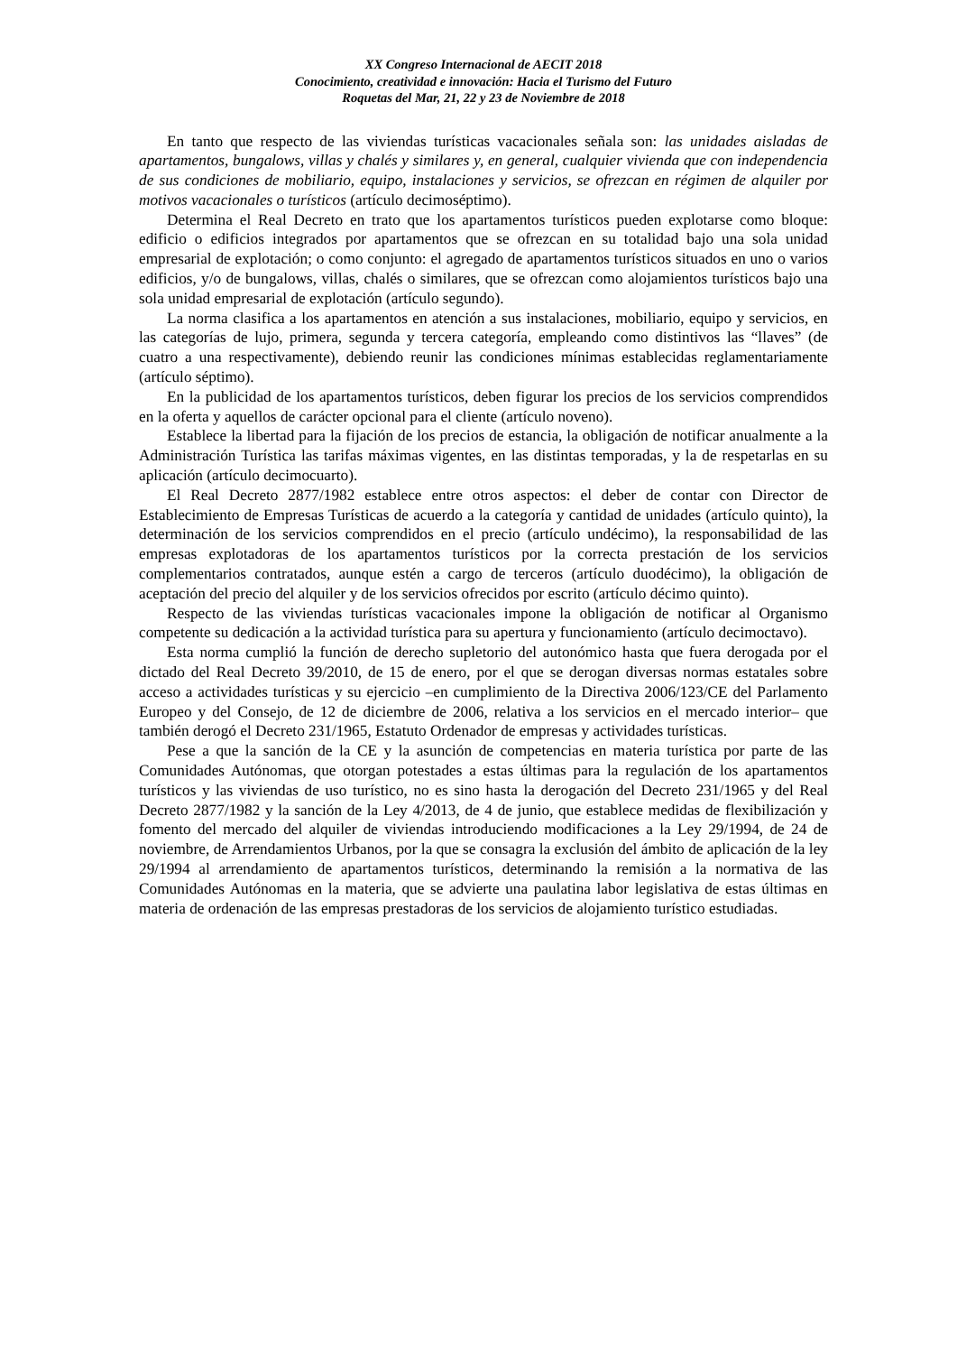XX Congreso Internacional de AECIT 2018
Conocimiento, creatividad e innovación: Hacia el Turismo del Futuro
Roquetas del Mar, 21, 22 y 23 de Noviembre de 2018
En tanto que respecto de las viviendas turísticas vacacionales señala son: las unidades aisladas de apartamentos, bungalows, villas y chalés y similares y, en general, cualquier vivienda que con independencia de sus condiciones de mobiliario, equipo, instalaciones y servicios, se ofrezcan en régimen de alquiler por motivos vacacionales o turísticos (artículo decimoséptimo).
Determina el Real Decreto en trato que los apartamentos turísticos pueden explotarse como bloque: edificio o edificios integrados por apartamentos que se ofrezcan en su totalidad bajo una sola unidad empresarial de explotación; o como conjunto: el agregado de apartamentos turísticos situados en uno o varios edificios, y/o de bungalows, villas, chalés o similares, que se ofrezcan como alojamientos turísticos bajo una sola unidad empresarial de explotación (artículo segundo).
La norma clasifica a los apartamentos en atención a sus instalaciones, mobiliario, equipo y servicios, en las categorías de lujo, primera, segunda y tercera categoría, empleando como distintivos las “llaves” (de cuatro a una respectivamente), debiendo reunir las condiciones mínimas establecidas reglamentariamente (artículo séptimo).
En la publicidad de los apartamentos turísticos, deben figurar los precios de los servicios comprendidos en la oferta y aquellos de carácter opcional para el cliente (artículo noveno).
Establece la libertad para la fijación de los precios de estancia, la obligación de notificar anualmente a la Administración Turística las tarifas máximas vigentes, en las distintas temporadas, y la de respetarlas en su aplicación (artículo decimocuarto).
El Real Decreto 2877/1982 establece entre otros aspectos: el deber de contar con Director de Establecimiento de Empresas Turísticas de acuerdo a la categoría y cantidad de unidades (artículo quinto), la determinación de los servicios comprendidos en el precio (artículo undécimo), la responsabilidad de las empresas explotadoras de los apartamentos turísticos por la correcta prestación de los servicios complementarios contratados, aunque estén a cargo de terceros (artículo duodécimo), la obligación de aceptación del precio del alquiler y de los servicios ofrecidos por escrito (artículo décimo quinto).
Respecto de las viviendas turísticas vacacionales impone la obligación de notificar al Organismo competente su dedicación a la actividad turística para su apertura y funcionamiento (artículo decimoctavo).
Esta norma cumplió la función de derecho supletorio del autonómico hasta que fuera derogada por el dictado del Real Decreto 39/2010, de 15 de enero, por el que se derogan diversas normas estatales sobre acceso a actividades turísticas y su ejercicio –en cumplimiento de la Directiva 2006/123/CE del Parlamento Europeo y del Consejo, de 12 de diciembre de 2006, relativa a los servicios en el mercado interior– que también derogó el Decreto 231/1965, Estatuto Ordenador de empresas y actividades turísticas.
Pese a que la sanción de la CE y la asunción de competencias en materia turística por parte de las Comunidades Autónomas, que otorgan potestades a estas últimas para la regulación de los apartamentos turísticos y las viviendas de uso turístico, no es sino hasta la derogación del Decreto 231/1965 y del Real Decreto 2877/1982 y la sanción de la Ley 4/2013, de 4 de junio, que establece medidas de flexibilización y fomento del mercado del alquiler de viviendas introduciendo modificaciones a la Ley 29/1994, de 24 de noviembre, de Arrendamientos Urbanos, por la que se consagra la exclusión del ámbito de aplicación de la ley 29/1994 al arrendamiento de apartamentos turísticos, determinando la remisión a la normativa de las Comunidades Autónomas en la materia, que se advierte una paulatina labor legislativa de estas últimas en materia de ordenación de las empresas prestadoras de los servicios de alojamiento turístico estudiadas.